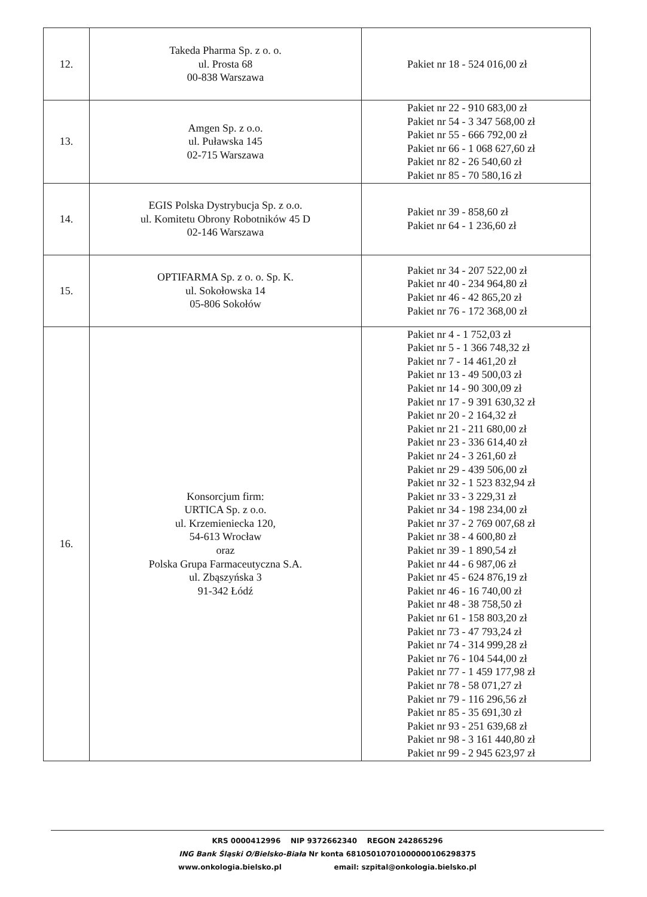| 12. | Takeda Pharma Sp. z o. o. ul. Prosta 68 00-838 Warszawa | Pakiet nr 18 - 524 016,00 zł |
| 13. | Amgen Sp. z o.o. ul. Puławska 145 02-715 Warszawa | Pakiet nr 22 - 910 683,00 zł Pakiet nr 54 - 3 347 568,00 zł Pakiet nr 55 - 666 792,00 zł Pakiet nr 66 - 1 068 627,60 zł Pakiet nr 82 - 26 540,60 zł Pakiet nr 85 - 70 580,16 zł |
| 14. | EGIS Polska Dystrybucja Sp. z o.o. ul. Komitetu Obrony Robotników 45 D 02-146 Warszawa | Pakiet nr 39 - 858,60 zł Pakiet nr 64 - 1 236,60 zł |
| 15. | OPTIFARMA Sp. z o. o. Sp. K. ul. Sokołowska 14 05-806 Sokołów | Pakiet nr 34 - 207 522,00 zł Pakiet nr 40 - 234 964,80 zł Pakiet nr 46 - 42 865,20 zł Pakiet nr 76 - 172 368,00 zł |
| 16. | Konsorcjum firm: URTICA Sp. z o.o. ul. Krzemieniecka 120, 54-613 Wrocław oraz Polska Grupa Farmaceutyczna S.A. ul. Zbąszyńska 3 91-342 Łódź | Pakiet nr 4 - 1 752,03 zł Pakiet nr 5 - 1 366 748,32 zł Pakiet nr 7 - 14 461,20 zł Pakiet nr 13 - 49 500,03 zł Pakiet nr 14 - 90 300,09 zł Pakiet nr 17 - 9 391 630,32 zł Pakiet nr 20 - 2 164,32 zł Pakiet nr 21 - 211 680,00 zł Pakiet nr 23 - 336 614,40 zł Pakiet nr 24 - 3 261,60 zł Pakiet nr 29 - 439 506,00 zł Pakiet nr 32 - 1 523 832,94 zł Pakiet nr 33 - 3 229,31 zł Pakiet nr 34 - 198 234,00 zł Pakiet nr 37 - 2 769 007,68 zł Pakiet nr 38 - 4 600,80 zł Pakiet nr 39 - 1 890,54 zł Pakiet nr 44 - 6 987,06 zł Pakiet nr 45 - 624 876,19 zł Pakiet nr 46 - 16 740,00 zł Pakiet nr 48 - 38 758,50 zł Pakiet nr 61 - 158 803,20 zł Pakiet nr 73 - 47 793,24 zł Pakiet nr 74 - 314 999,28 zł Pakiet nr 76 - 104 544,00 zł Pakiet nr 77 - 1 459 177,98 zł Pakiet nr 78 - 58 071,27 zł Pakiet nr 79 - 116 296,56 zł Pakiet nr 85 - 35 691,30 zł Pakiet nr 93 - 251 639,68 zł Pakiet nr 98 - 3 161 440,80 zł Pakiet nr 99 - 2 945 623,97 zł |
KRS 0000412996 NIP 9372662340 REGON 242865296
ING Bank Śląski O/Bielsko-Biała Nr konta 68105010701000000106298375
www.onkologia.bielsko.pl email: szpital@onkologia.bielsko.pl